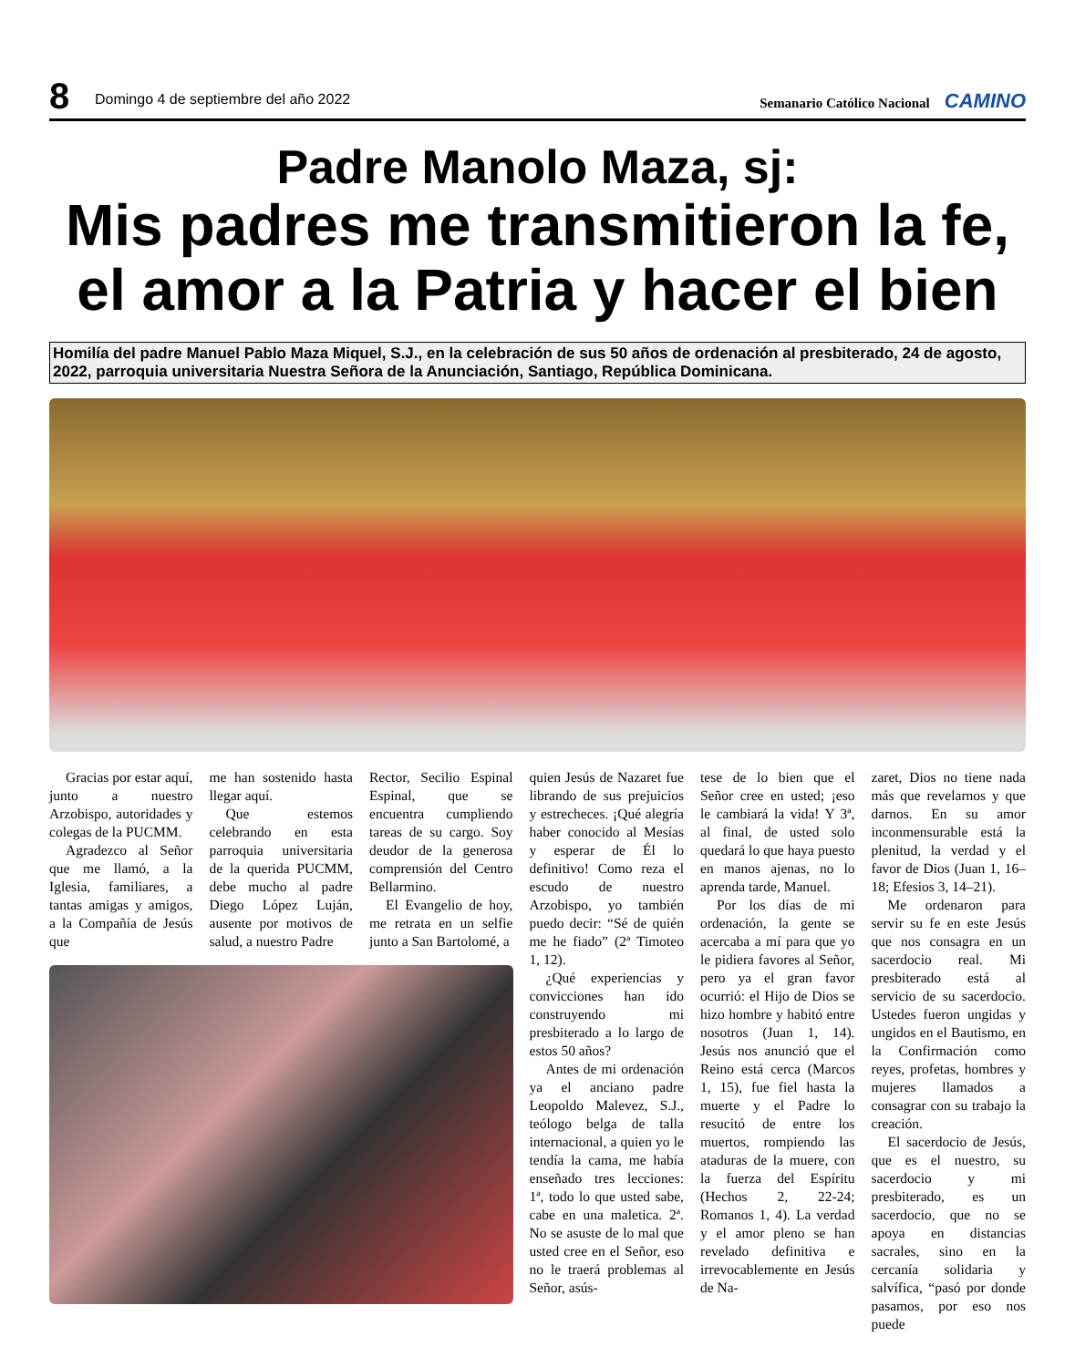8
Domingo 4 de septiembre del año 2022
Semanario Católico Nacional
CAMINO
Padre Manolo Maza, sj:
Mis padres me transmitieron la fe,
el amor a la Patria y hacer el bien
Homilía del padre Manuel Pablo Maza Miquel, S.J., en la celebración de sus 50 años de ordenación al presbiterado, 24 de agosto, 2022, parroquia universitaria Nuestra Señora de la Anunciación, Santiago, República Dominicana.
Gracias por estar aquí, junto a nuestro Arzobispo, autoridades y colegas de la PUCMM.
Agradezco al Señor que me llamó, a la Iglesia, familiares, a tantas amigas y amigos, a la Compañía de Jesús que
me han sostenido hasta llegar aquí.
Que estemos celebrando en esta parroquia universitaria de la querida PUCMM, debe mucho al padre Diego López Luján, ausente por motivos de salud, a nuestro Padre
Rector, Secilio Espinal Espinal, que se encuentra cumpliendo tareas de su cargo. Soy deudor de la generosa comprensión del Centro Bellarmino.
El Evangelio de hoy, me retrata en un selfie junto a San Bartolomé, a
quien Jesús de Nazaret fue librando de sus prejuicios y estrecheces. ¡Qué alegría haber conocido al Mesías y esperar de Él lo definitivo! Como reza el escudo de nuestro Arzobispo, yo también puedo decir: “Sé de quién me he fiado” (2ª Timoteo 1, 12).
¿Qué experiencias y convicciones han ido construyendo mi presbiterado a lo largo de estos 50 años?
Antes de mi ordenación ya el anciano padre Leopoldo Malevez, S.J., teólogo belga de talla internacional, a quien yo le tendía la cama, me había enseñado tres lecciones: 1ª, todo lo que usted sabe, cabe en una maletica. 2ª. No se asuste de lo mal que usted cree en el Señor, eso no le traerá problemas al Señor, asús-
tese de lo bien que el Señor cree en usted; ¡eso le cambiará la vida! Y 3ª, al final, de usted solo quedará lo que haya puesto en manos ajenas, no lo aprenda tarde, Manuel.
Por los días de mi ordenación, la gente se acercaba a mí para que yo le pidiera favores al Señor, pero ya el gran favor ocurrió: el Hijo de Dios se hizo hombre y habitó entre nosotros (Juan 1, 14). Jesús nos anunció que el Reino está cerca (Marcos 1, 15), fue fiel hasta la muerte y el Padre lo resucitó de entre los muertos, rompiendo las ataduras de la muere, con la fuerza del Espíritu (Hechos 2, 22-24; Romanos 1, 4). La verdad y el amor pleno se han revelado definitiva e irrevocablemente en Jesús de Na-
zaret, Dios no tiene nada más que revelarnos y que darnos. En su amor inconmensurable está la plenitud, la verdad y el favor de Dios (Juan 1, 16–18; Efesios 3, 14–21).
Me ordenaron para servir su fe en este Jesús que nos consagra en un sacerdocio real. Mi presbiterado está al servicio de su sacerdocio. Ustedes fueron ungidas y ungidos en el Bautismo, en la Confirmación como reyes, profetas, hombres y mujeres llamados a consagrar con su trabajo la creación.
El sacerdocio de Jesús, que es el nuestro, su sacerdocio y mi presbiterado, es un sacerdocio, que no se apoya en distancias sacrales, sino en la cercanía solidaria y salvífica, “pasó por donde pasamos, por eso nos puede